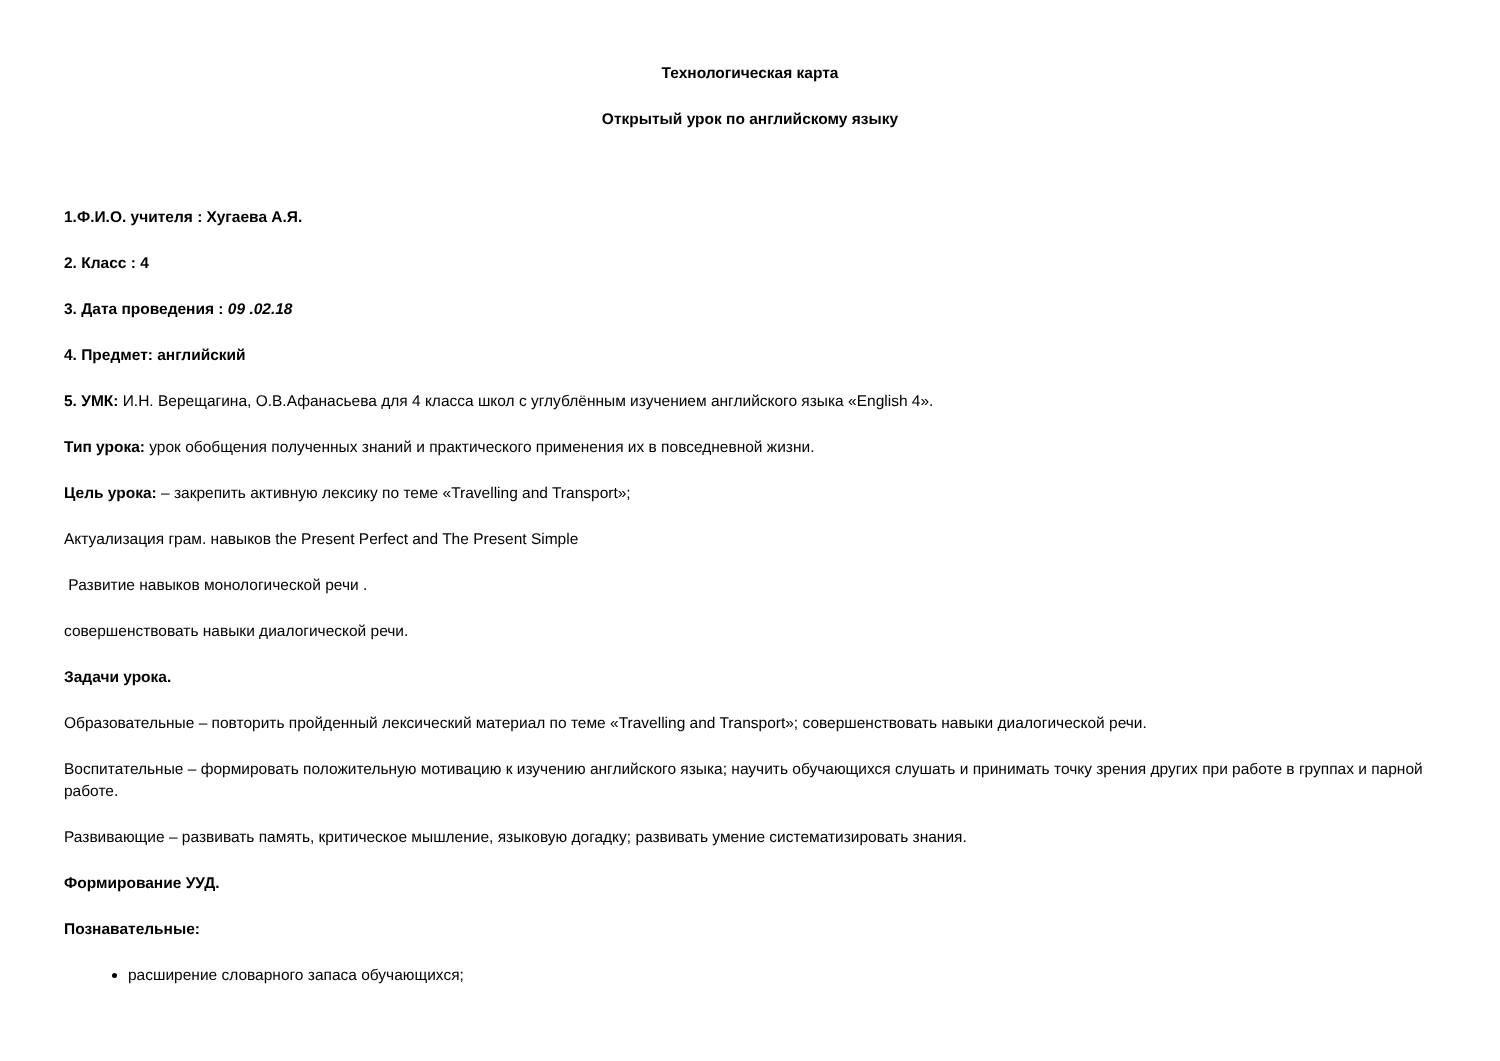Технологическая карта
Открытый урок по английскому языку
1.Ф.И.О. учителя : Хугаева А.Я.
2. Класс : 4
3. Дата проведения : 09 .02.18
4. Предмет: английский
5. УМК: И.Н. Верещагина, О.В.Афанасьева для 4 класса школ с углублённым изучением английского языка «English 4».
Тип урока: урок обобщения полученных знаний и практического применения их в повседневной жизни.
Цель урока: – закрепить активную лексику по теме «Travelling and Transport»;
Актуализация грам. навыков the Present Perfect and The Present Simple
Развитие навыков монологической речи .
совершенствовать навыки диалогической речи.
Задачи урока.
Образовательные – повторить пройденный лексический материал по теме «Travelling and Transport»; совершенствовать навыки диалогической речи.
Воспитательные – формировать положительную мотивацию к изучению английского языка; научить обучающихся слушать и принимать точку зрения других при работе в группах и парной работе.
Развивающие – развивать память, критическое мышление, языковую догадку; развивать умение систематизировать знания.
Формирование УУД.
Познавательные:
расширение словарного запаса обучающихся;